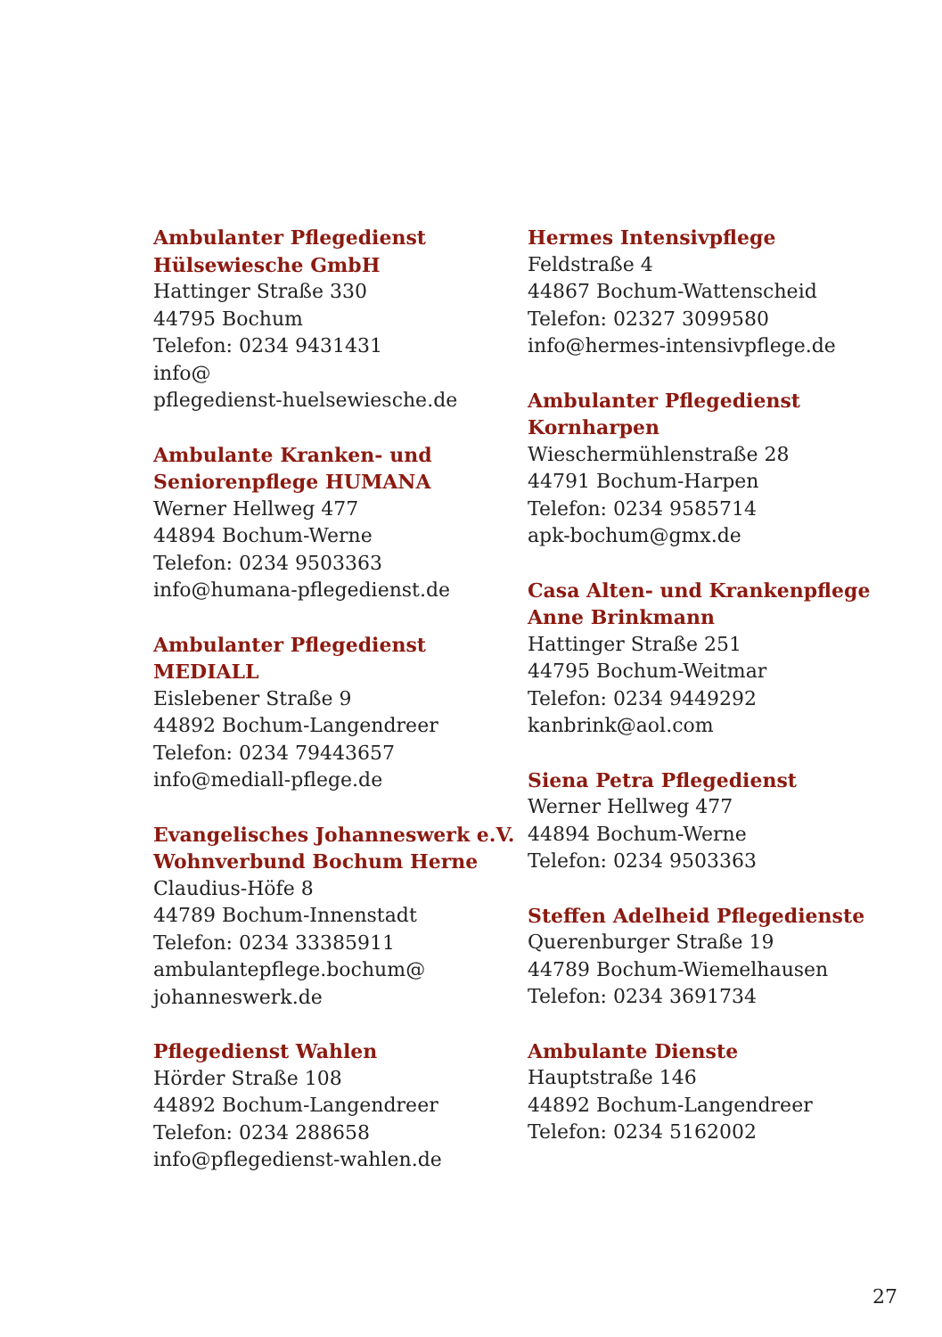Ambulanter Pflegedienst
Hülsewiesche GmbH
Hattinger Straße 330
44795 Bochum
Telefon: 0234 9431431
info@
pflegedienst-huelsewiesche.de
Ambulante Kranken- und
Seniorenpflege HUMANA
Werner Hellweg 477
44894 Bochum-Werne
Telefon: 0234 9503363
info@humana-pflegedienst.de
Ambulanter Pflegedienst MEDIALL
Eislebener Straße 9
44892 Bochum-Langendreer
Telefon: 0234 79443657
info@mediall-pflege.de
Evangelisches Johanneswerk e.V.
Wohnverbund Bochum Herne
Claudius-Höfe 8
44789 Bochum-Innenstadt
Telefon: 0234 33385911
ambulantepflege.bochum@
johanneswerk.de
Pflegedienst Wahlen
Hörder Straße 108
44892 Bochum-Langendreer
Telefon: 0234 288658
info@pflegedienst-wahlen.de
Hermes Intensivpflege
Feldstraße 4
44867 Bochum-Wattenscheid
Telefon: 02327 3099580
info@hermes-intensivpflege.de
Ambulanter Pflegedienst
Kornharpen
Wieschermühlenstraße 28
44791 Bochum-Harpen
Telefon: 0234 9585714
apk-bochum@gmx.de
Casa Alten- und Krankenpflege
Anne Brinkmann
Hattinger Straße 251
44795 Bochum-Weitmar
Telefon: 0234 9449292
kanbrink@aol.com
Siena Petra Pflegedienst
Werner Hellweg 477
44894 Bochum-Werne
Telefon: 0234 9503363
Steffen Adelheid Pflegedienste
Querenburger Straße 19
44789 Bochum-Wiemelhausen
Telefon: 0234 3691734
Ambulante Dienste
Hauptstraße 146
44892 Bochum-Langendreer
Telefon: 0234 5162002
27